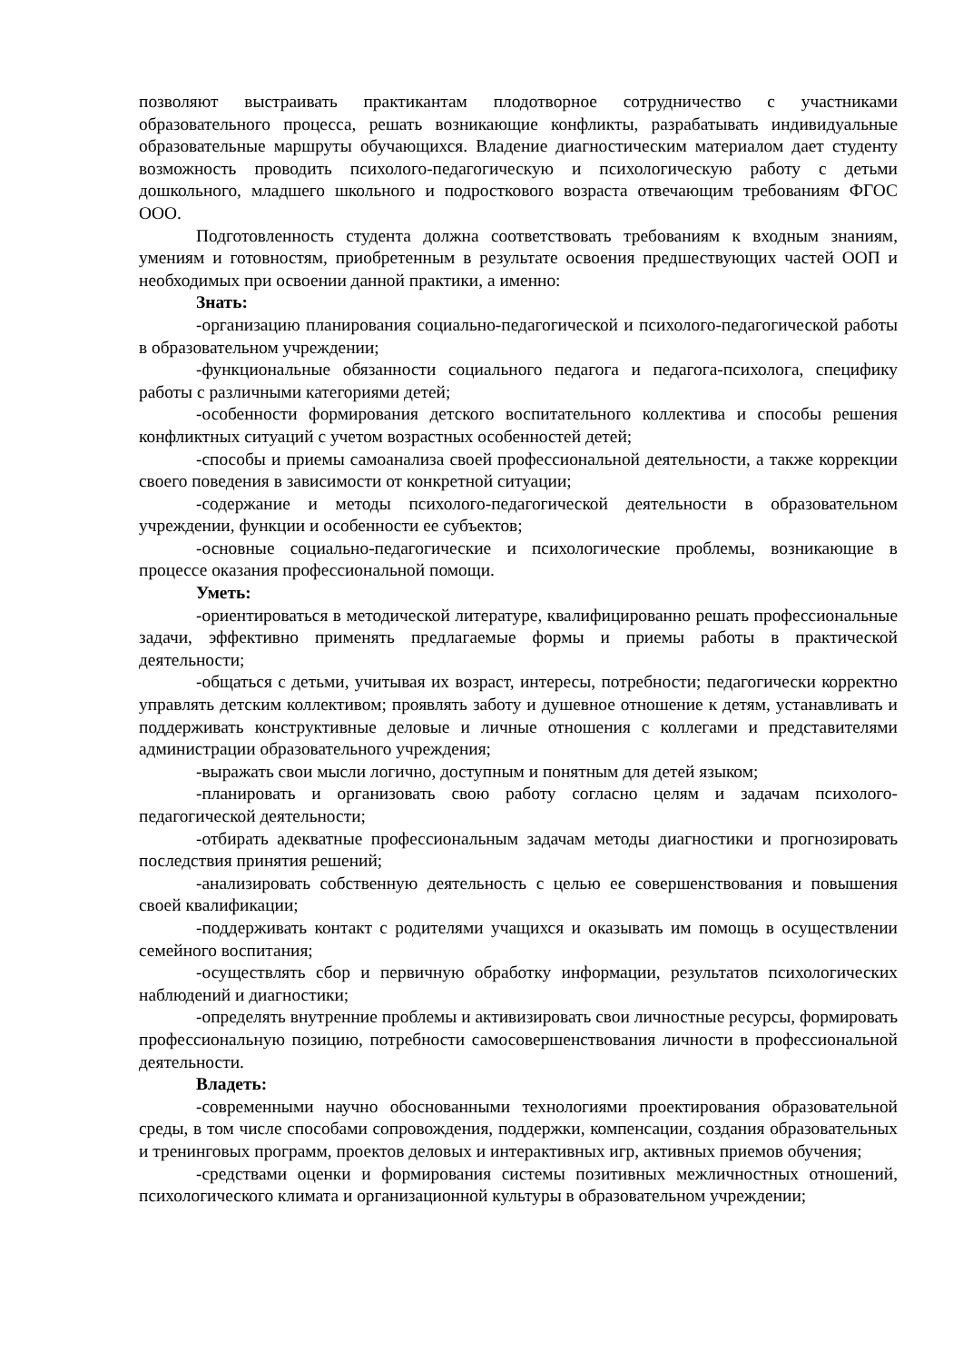позволяют выстраивать практикантам плодотворное сотрудничество с участниками образовательного процесса, решать возникающие конфликты, разрабатывать индивидуальные образовательные маршруты обучающихся. Владение диагностическим материалом дает студенту возможность проводить психолого-педагогическую и психологическую работу с детьми дошкольного, младшего школьного и подросткового возраста отвечающим требованиям ФГОС ООО.
Подготовленность студента должна соответствовать требованиям к входным знаниям, умениям и готовностям, приобретенным в результате освоения предшествующих частей ООП и необходимых при освоении данной практики, а именно:
Знать:
-организацию планирования социально-педагогической и психолого-педагогической работы в образовательном учреждении;
-функциональные обязанности социального педагога и педагога-психолога, специфику работы с различными категориями детей;
-особенности формирования детского воспитательного коллектива и способы решения конфликтных ситуаций с учетом возрастных особенностей детей;
-способы и приемы самоанализа своей профессиональной деятельности, а также коррекции своего поведения в зависимости от конкретной ситуации;
-содержание и методы психолого-педагогической деятельности в образовательном учреждении, функции и особенности ее субъектов;
-основные социально-педагогические и психологические проблемы, возникающие в процессе оказания профессиональной помощи.
Уметь:
-ориентироваться в методической литературе, квалифицированно решать профессиональные задачи, эффективно применять предлагаемые формы и приемы работы в практической деятельности;
-общаться с детьми, учитывая их возраст, интересы, потребности; педагогически корректно управлять детским коллективом; проявлять заботу и душевное отношение к детям, устанавливать и поддерживать конструктивные деловые и личные отношения с коллегами и представителями администрации образовательного учреждения;
-выражать свои мысли логично, доступным и понятным для детей языком;
-планировать и организовать свою работу согласно целям и задачам психолого-педагогической деятельности;
-отбирать адекватные профессиональным задачам методы диагностики и прогнозировать последствия принятия решений;
-анализировать собственную деятельность с целью ее совершенствования и повышения своей квалификации;
-поддерживать контакт с родителями учащихся и оказывать им помощь в осуществлении семейного воспитания;
-осуществлять сбор и первичную обработку информации, результатов психологических наблюдений и диагностики;
-определять внутренние проблемы и активизировать свои личностные ресурсы, формировать профессиональную позицию, потребности самосовершенствования личности в профессиональной деятельности.
Владеть:
-современными научно обоснованными технологиями проектирования образовательной среды, в том числе способами сопровождения, поддержки, компенсации, создания образовательных и тренинговых программ, проектов деловых и интерактивных игр, активных приемов обучения;
-средствами оценки и формирования системы позитивных межличностных отношений, психологического климата и организационной культуры в образовательном учреждении;